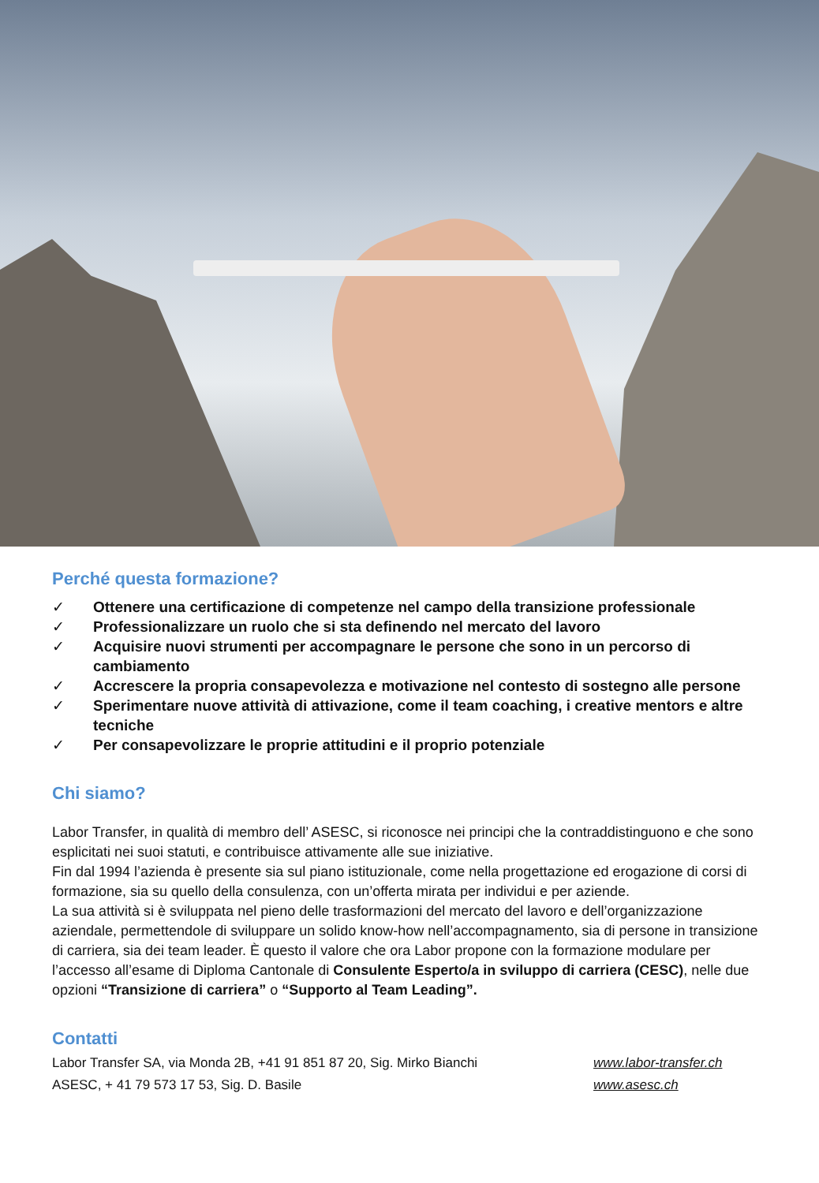Perché questa formazione?
✓ Ottenere una certificazione di competenze nel campo della transizione professionale
✓ Professionalizzare un ruolo che si sta definendo nel mercato del lavoro
✓ Acquisire nuovi strumenti per accompagnare le persone che sono in un percorso di cambiamento
✓ Accrescere la propria consapevolezza e motivazione nel contesto di sostegno alle persone
✓ Sperimentare nuove attività di attivazione, come il team coaching, i creative mentors e altre tecniche
✓ Per consapevolizzare le proprie attitudini e il proprio potenziale
Chi siamo?
Labor Transfer, in qualità di membro dell’ ASESC, si riconosce nei principi che la contraddistinguono e che sono esplicitati nei suoi statuti, e contribuisce attivamente alle sue iniziative.
Fin dal 1994 l’azienda è presente sia sul piano istituzionale, come nella progettazione ed erogazione di corsi di formazione, sia su quello della consulenza, con un’offerta mirata per individui e per aziende.
La sua attività si è sviluppata nel pieno delle trasformazioni del mercato del lavoro e dell’organizzazione aziendale, permettendole di sviluppare un solido know-how nell’accompagnamento, sia di persone in transizione di carriera, sia dei team leader. È questo il valore che ora Labor propone con la formazione modulare per l’accesso all’esame di Diploma Cantonale di Consulente Esperto/a in sviluppo di carriera (CESC), nelle due opzioni “Transizione di carriera” o “Supporto al Team Leading”.
Contatti
Labor Transfer SA, via Monda 2B, +41 91 851 87 20, Sig. Mirko Bianchi www.labor-transfer.ch
ASESC, + 41 79 573 17 53, Sig. D. Basile www.asesc.ch